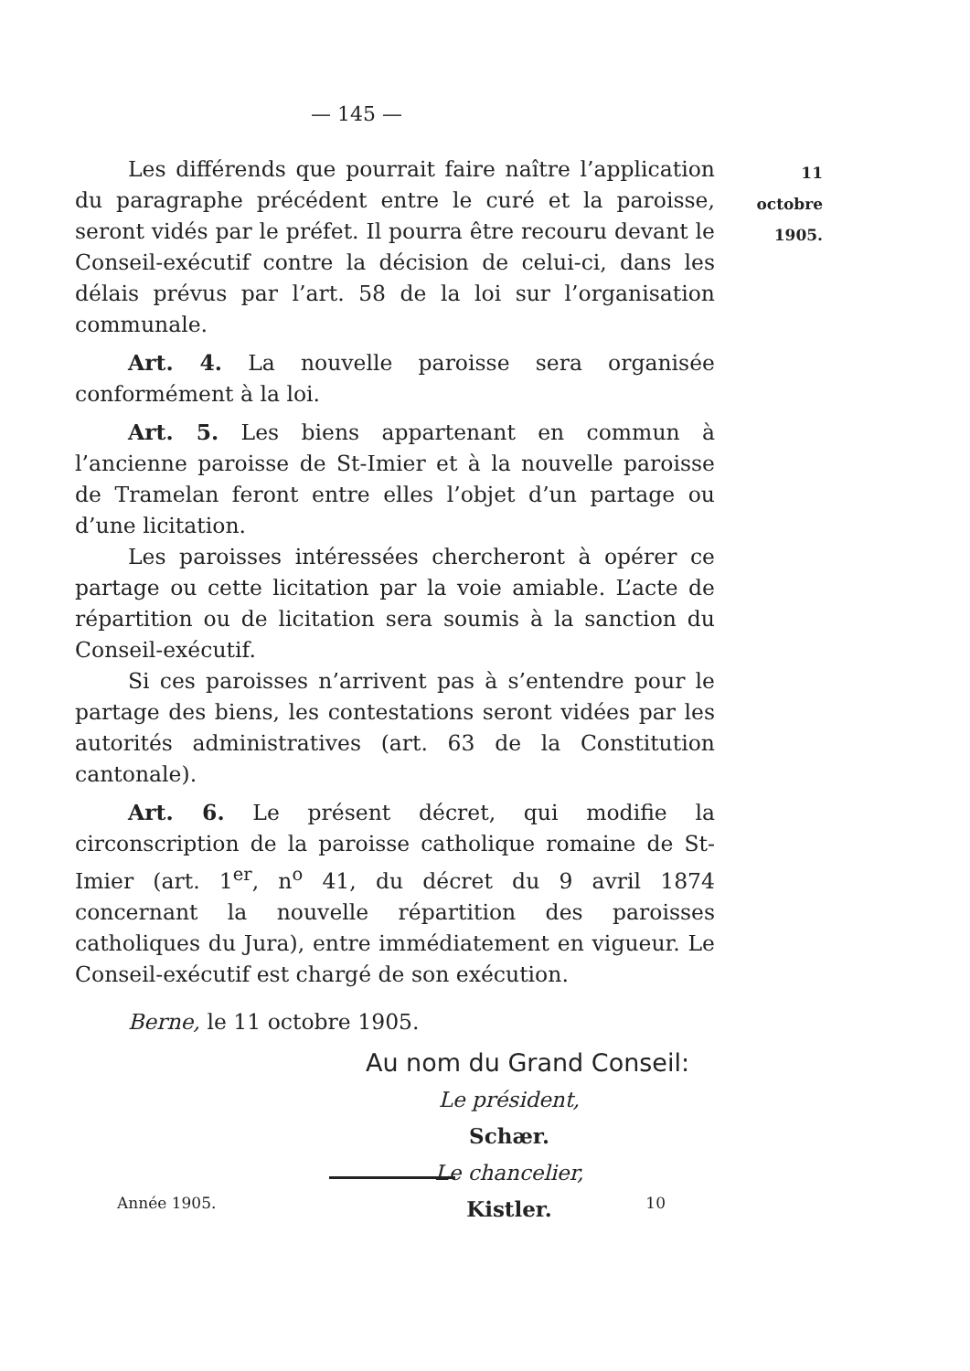— 145 —
11 octobre
1905.
Les différends que pourrait faire naître l’application du paragraphe précédent entre le curé et la paroisse, seront vidés par le préfet. Il pourra être recouru devant le Conseil-exécutif contre la décision de celui-ci, dans les délais prévus par l’art. 58 de la loi sur l’organisation communale.
Art. 4. La nouvelle paroisse sera organisée conformément à la loi.
Art. 5. Les biens appartenant en commun à l’ancienne paroisse de St-Imier et à la nouvelle paroisse de Tramelan feront entre elles l’objet d’un partage ou d’une licitation.
Les paroisses intéressées chercheront à opérer ce partage ou cette licitation par la voie amiable. L’acte de répartition ou de licitation sera soumis à la sanction du Conseil-exécutif.
Si ces paroisses n’arrivent pas à s’entendre pour le partage des biens, les contestations seront vidées par les autorités administratives (art. 63 de la Constitution cantonale).
Art. 6. Le présent décret, qui modifie la circonscription de la paroisse catholique romaine de St-Imier (art. 1<sup>er</sup>, n<sup>o</sup> 41, du décret du 9 avril 1874 concernant la nouvelle répartition des paroisses catholiques du Jura), entre immédiatement en vigueur. Le Conseil-exécutif est chargé de son exécution.
Berne, le 11 octobre 1905.
Au nom du Grand Conseil:
Le président,
Schær.
Le chancelier,
Kistler.
Année 1905. 10